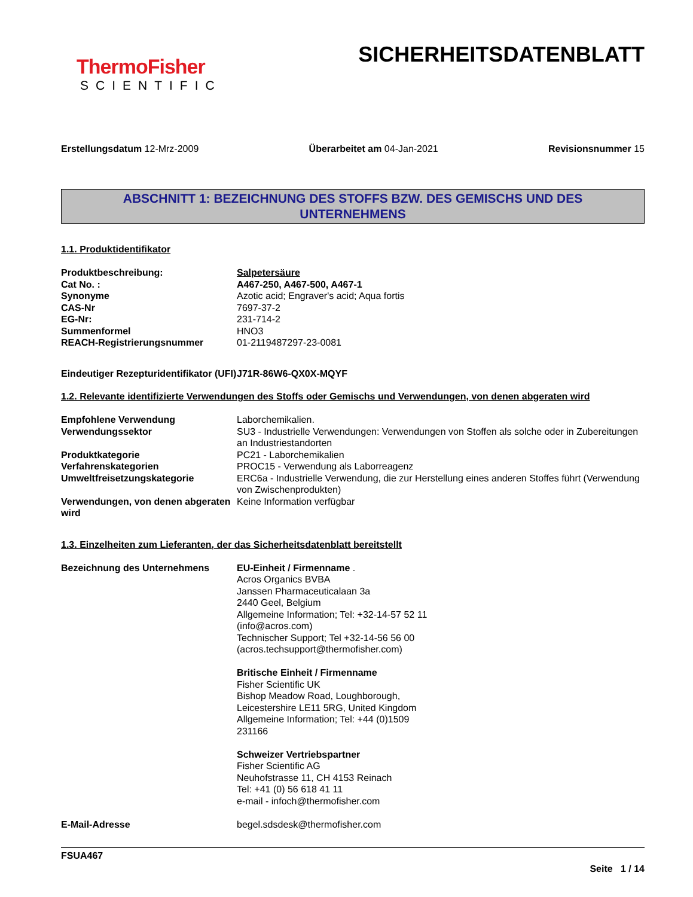ThermoFisher
SCIENTIFIC
SICHERHEITSDATENBLATT
Erstellungsdatum 12-Mrz-2009 Überarbeitet am 04-Jan-2021 Revisionsnummer 15
ABSCHNITT 1: BEZEICHNUNG DES STOFFS BZW. DES GEMISCHS UND DES
UNTERNEHMENS
1.1. Produktidentifikator
Produktbeschreibung: Salpetersäure
Cat No. : A467-250, A467-500, A467-1
Synonyme Azotic acid; Engraver's acid; Aqua fortis
CAS-Nr 7697-37-2
EG-Nr: 231-714-2
Summenformel HNO3
REACH-Registrierungsnummer 01-2119487297-23-0081
Eindeutiger Rezepturidentifikator (UFI)
J71R-86W6-QX0X-MQYF
1.2. Relevante identifizierte Verwendungen des Stoffs oder Gemischs und Verwendungen, von denen abgeraten wird
Empfohlene Verwendung Laborchemikalien.
Verwendungssektor SU3 - Industrielle Verwendungen: Verwendungen von Stoffen als solche oder in Zubereitungen an Industriestandorten
Produktkategorie PC21 - Laborchemikalien
Verfahrenskategorien PROC15 - Verwendung als Laborreagenz
Umweltfreisetzungskategorie ERC6a - Industrielle Verwendung, die zur Herstellung eines anderen Stoffes führt (Verwendung von Zwischenprodukten)
Verwendungen, von denen abgeraten wird
Keine Information verfügbar
1.3. Einzelheiten zum Lieferanten, der das Sicherheitsdatenblatt bereitstellt
Bezeichnung des Unternehmens EU-Einheit / Firmenname .
Acros Organics BVBA
Janssen Pharmaceuticalaan 3a
2440 Geel, Belgium
Allgemeine Information; Tel: +32-14-57 52 11
(info@acros.com)
Technischer Support; Tel +32-14-56 56 00
(acros.techsupport@thermofisher.com)
Britische Einheit / Firmenname
Fisher Scientific UK
Bishop Meadow Road, Loughborough,
Leicestershire LE11 5RG, United Kingdom
Allgemeine Information; Tel: +44 (0)1509
231166
Schweizer Vertriebspartner
Fisher Scientific AG
Neuhofstrasse 11, CH 4153 Reinach
Tel: +41 (0) 56 618 41 11
e-mail - infoch@thermofisher.com
E-Mail-Adresse begel.sdsdesk@thermofisher.com
FSUA467
Seite 1 / 14